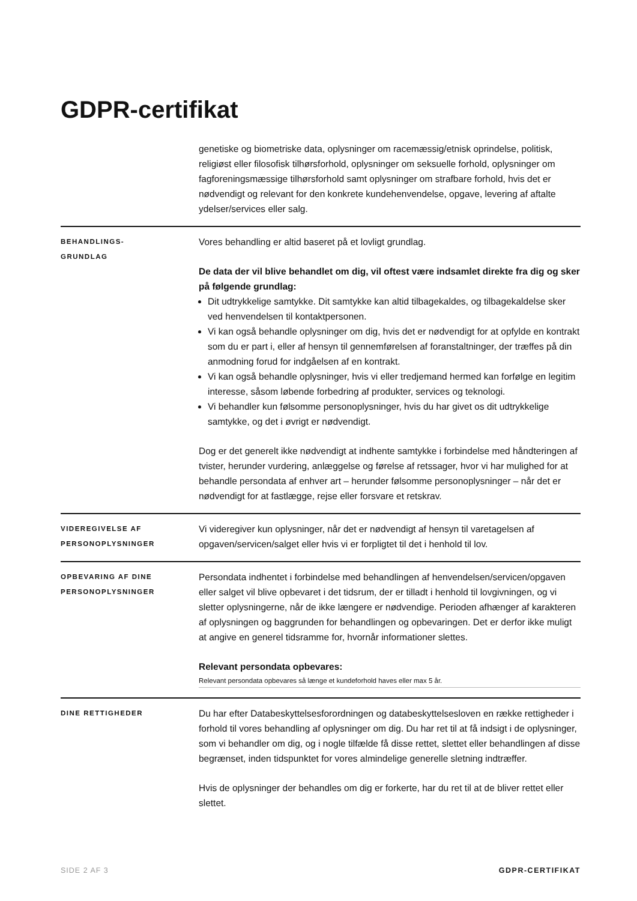GDPR-certifikat
genetiske og biometriske data, oplysninger om racemæssig/etnisk oprindelse, politisk, religiøst eller filosofisk tilhørsforhold, oplysninger om seksuelle forhold, oplysninger om fagforeningsmæssige tilhørsforhold samt oplysninger om strafbare forhold, hvis det er nødvendigt og relevant for den konkrete kundehenvendelse, opgave, levering af aftalte ydelser/services eller salg.
BEHANDLINGS-
GRUNDLAG
Vores behandling er altid baseret på et lovligt grundlag.
De data der vil blive behandlet om dig, vil oftest være indsamlet direkte fra dig og sker på følgende grundlag:
Dit udtrykkelige samtykke. Dit samtykke kan altid tilbagekaldes, og tilbagekaldelse sker ved henvendelsen til kontaktpersonen.
Vi kan også behandle oplysninger om dig, hvis det er nødvendigt for at opfylde en kontrakt som du er part i, eller af hensyn til gennemførelsen af foranstaltninger, der træffes på din anmodning forud for indgåelsen af en kontrakt.
Vi kan også behandle oplysninger, hvis vi eller tredjemand hermed kan forfølge en legitim interesse, såsom løbende forbedring af produkter, services og teknologi.
Vi behandler kun følsomme personoplysninger, hvis du har givet os dit udtrykkelige samtykke, og det i øvrigt er nødvendigt.
Dog er det generelt ikke nødvendigt at indhente samtykke i forbindelse med håndteringen af tvister, herunder vurdering, anlæggelse og førelse af retssager, hvor vi har mulighed for at behandle persondata af enhver art – herunder følsomme personoplysninger – når det er nødvendigt for at fastlægge, rejse eller forsvare et retskrav.
VIDEREGIVELSE AF
PERSONOPLYSNINGER
Vi videregiver kun oplysninger, når det er nødvendigt af hensyn til varetagelsen af opgaven/servicen/salget eller hvis vi er forpligtet til det i henhold til lov.
OPBEVARING AF DINE
PERSONOPLYSNINGER
Persondata indhentet i forbindelse med behandlingen af henvendelsen/servicen/opgaven eller salget vil blive opbevaret i det tidsrum, der er tilladt i henhold til lovgivningen, og vi sletter oplysningerne, når de ikke længere er nødvendige. Perioden afhænger af karakteren af oplysningen og baggrunden for behandlingen og opbevaringen. Det er derfor ikke muligt at angive en generel tidsramme for, hvornår informationer slettes.
Relevant persondata opbevares:
Relevant persondata opbevares så længe et kundeforhold haves eller max 5 år.
DINE RETTIGHEDER
Du har efter Databeskyttelsesforordningen og databeskyttelsesloven en række rettigheder i forhold til vores behandling af oplysninger om dig. Du har ret til at få indsigt i de oplysninger, som vi behandler om dig, og i nogle tilfælde få disse rettet, slettet eller behandlingen af disse begrænset, inden tidspunktet for vores almindelige generelle sletning indtræffer.
Hvis de oplysninger der behandles om dig er forkerte, har du ret til at de bliver rettet eller slettet.
SIDE 2 AF 3 GDPR-CERTIFIKAT